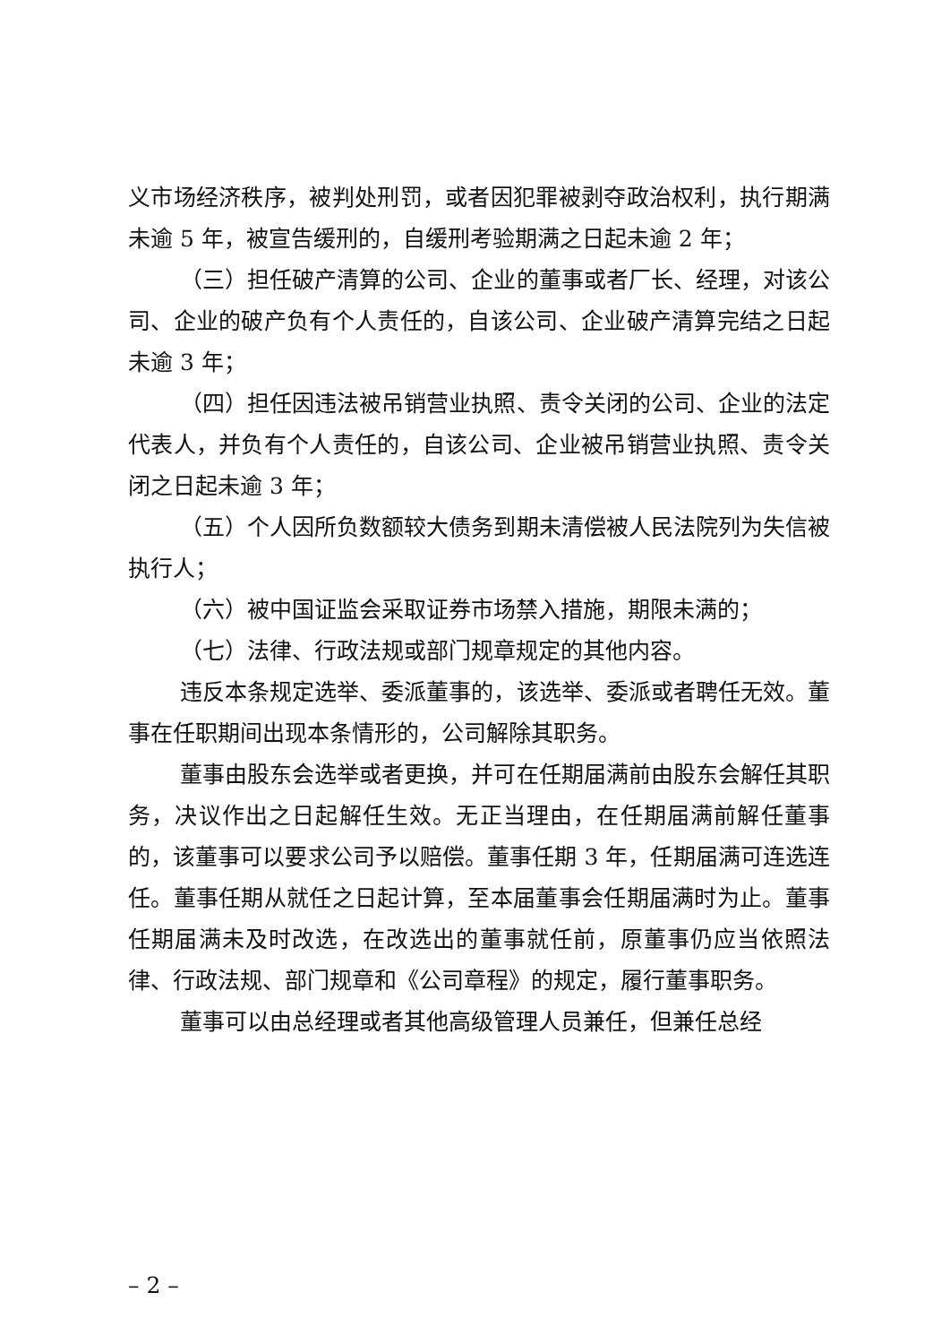义市场经济秩序，被判处刑罚，或者因犯罪被剥夺政治权利，执行期满未逾 5 年，被宣告缓刑的，自缓刑考验期满之日起未逾 2 年；
（三）担任破产清算的公司、企业的董事或者厂长、经理，对该公司、企业的破产负有个人责任的，自该公司、企业破产清算完结之日起未逾 3 年；
（四）担任因违法被吊销营业执照、责令关闭的公司、企业的法定代表人，并负有个人责任的，自该公司、企业被吊销营业执照、责令关闭之日起未逾 3 年；
（五）个人因所负数额较大债务到期未清偿被人民法院列为失信被执行人；
（六）被中国证监会采取证券市场禁入措施，期限未满的；
（七）法律、行政法规或部门规章规定的其他内容。
违反本条规定选举、委派董事的，该选举、委派或者聘任无效。董事在任职期间出现本条情形的，公司解除其职务。
董事由股东会选举或者更换，并可在任期届满前由股东会解任其职务，决议作出之日起解任生效。无正当理由，在任期届满前解任董事的，该董事可以要求公司予以赔偿。董事任期 3 年，任期届满可连选连任。董事任期从就任之日起计算，至本届董事会任期届满时为止。董事任期届满未及时改选，在改选出的董事就任前，原董事仍应当依照法律、行政法规、部门规章和《公司章程》的规定，履行董事职务。
董事可以由总经理或者其他高级管理人员兼任，但兼任总经
– 2 –